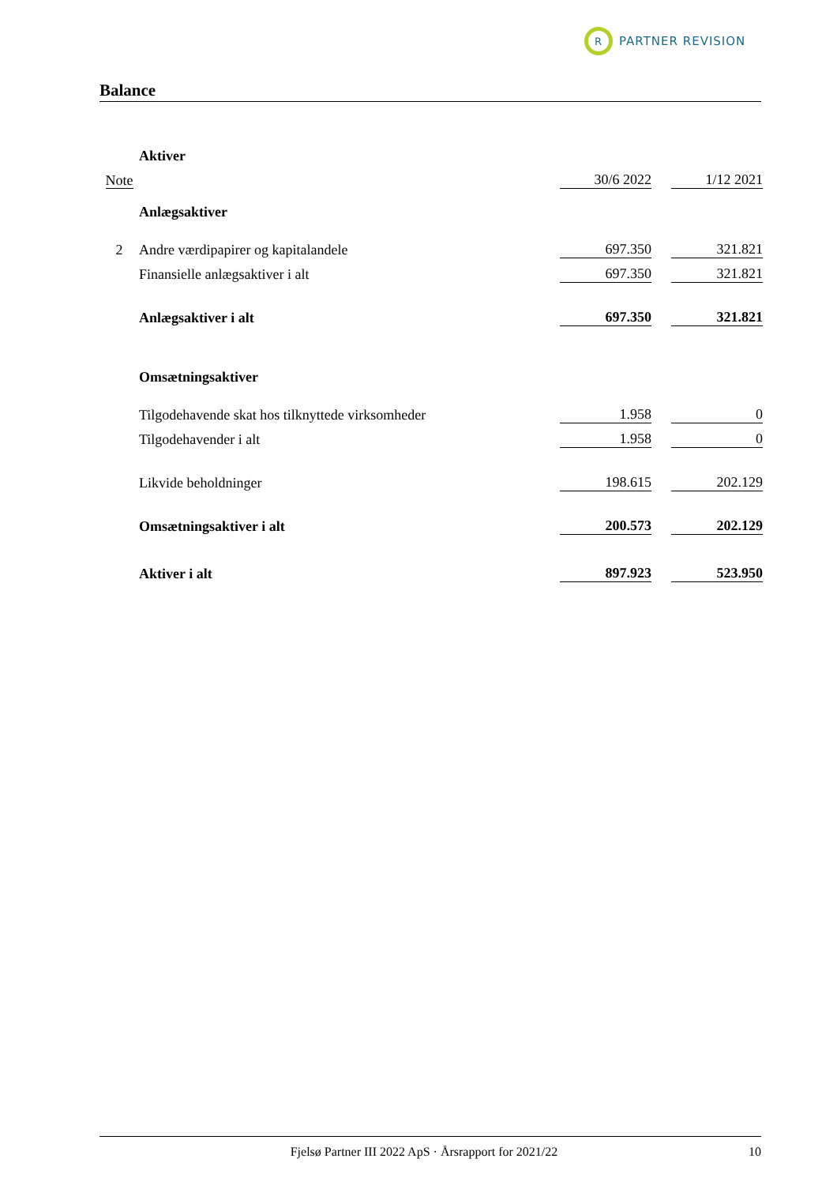R
PARTNER REVISION
Balance
| | Aktiver | | | |
| Note | | 30/6 2022 | | 1/12 2021 |
| | Anlægsaktiver | | | |
| 2 | Andre værdipapirer og kapitalandele | 697.350 | | 321.821 |
| | Finansielle anlægsaktiver i alt | 697.350 | | 321.821 |
| | Anlægsaktiver i alt | 697.350 | | 321.821 |
| | Omsætningsaktiver | | | |
| | Tilgodehavende skat hos tilknyttede virksomheder | 1.958 | | 0 |
| | Tilgodehavender i alt | 1.958 | | 0 |
| | Likvide beholdninger | 198.615 | | 202.129 |
| | Omsætningsaktiver i alt | 200.573 | | 202.129 |
| | Aktiver i alt | 897.923 | | 523.950 |
Fjelsø Partner III 2022 ApS · Årsrapport for 2021/22 10